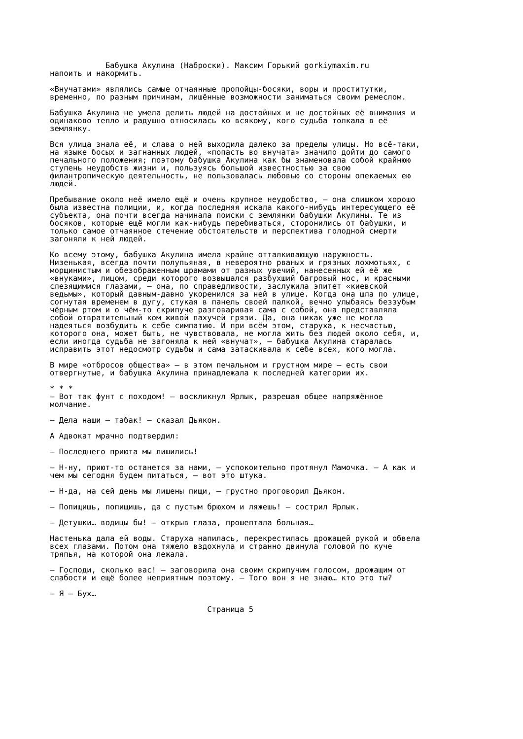Бабушка Акулина (Наброски). Максим Горький gorkiymaxim.ru напоить и накормить. «Внучатами» являлись самые отчаянные пропойцы-босяки, воры и проститутки, временно, по разным причинам, лишённые возможности заниматься своим ремеслом. Бабушка Акулина не умела делить людей на достойных и не достойных её внимания и одинаково тепло и радушно относилась ко всякому, кого судьба толкала в её землянку. Вся улица знала её, и слава о ней выходила далеко за пределы улицы. Но всё-таки, на языке босых и загнанных людей, «попасть во внучата» значило дойти до самого печального положения; поэтому бабушка Акулина как бы знаменовала собой крайнюю ступень неудобств жизни и, пользуясь большой известностью за свою филантропическую деятельность, не пользовалась любовью со стороны опекаемых ею людей. Пребывание около неё имело ещё и очень крупное неудобство, – она слишком хорошо была известна полиции, и, когда последняя искала какого-нибудь интересующего её субъекта, она почти всегда начинала поиски с землянки бабушки Акулины. Те из босяков, которые ещё могли как-нибудь перебиваться, сторонились от бабушки, и только самое отчаянное стечение обстоятельств и перспектива голодной смерти загоняли к ней людей. Ко всему этому, бабушка Акулина имела крайне отталкивающую наружность. Низенькая, всегда почти полупьяная, в невероятно рваных и грязных лохмотьях, с морщинистым и обезображенным шрамами от разных увечий, нанесенных ей её же «внуками», лицом, среди которого возвышался разбухший багровый нос, и красными слезящимися глазами, – она, по справедливости, заслужила эпитет «киевской ведьмы», который давным-давно укоренился за ней в улице. Когда она шла по улице, согнутая временем в дугу, стукая в панель своей палкой, вечно улыбаясь беззубым чёрным ртом и о чём-то скрипуче разговаривая сама с собой, она представляла собой отвратительный ком живой пахучей грязи. Да, она никак уже не могла надеяться возбудить к себе симпатию. И при всём этом, старуха, к несчастью, которого она, может быть, не чувствовала, не могла жить без людей около себя, и, если иногда судьба не загоняла к ней «внучат», – бабушка Акулина старалась исправить этот недосмотр судьбы и сама затаскивала к себе всех, кого могла. В мире «отбросов общества» – в этом печальном и грустном мире – есть свои отвергнутые, и бабушка Акулина принадлежала к последней категории их. * * * – Вот так фунт с походом! – воскликнул Ярлык, разрешая общее напряжённое молчание. – Дела наши – табак! – сказал Дьякон. А Адвокат мрачно подтвердил: – Последнего приюта мы лишились! – Н-ну, приют-то останется за нами, – успокоительно протянул Мамочка. – А как и чем мы сегодня будем питаться, – вот это штука. – Н-да, на сей день мы лишены пищи, – грустно проговорил Дьякон. – Попищишь, попищишь, да с пустым брюхом и ляжешь! – сострил Ярлык. – Детушки… водицы бы! – открыв глаза, прошептала больная… Настенька дала ей воды. Старуха напилась, перекрестилась дрожащей рукой и обвела всех глазами. Потом она тяжело вздохнула и странно двинула головой по куче тряпья, на которой она лежала. – Господи, сколько вас! – заговорила она своим скрипучим голосом, дрожащим от слабости и ещё более неприятным поэтому. – Того вон я не знаю… кто это ты? – Я – Бух… Страница 5